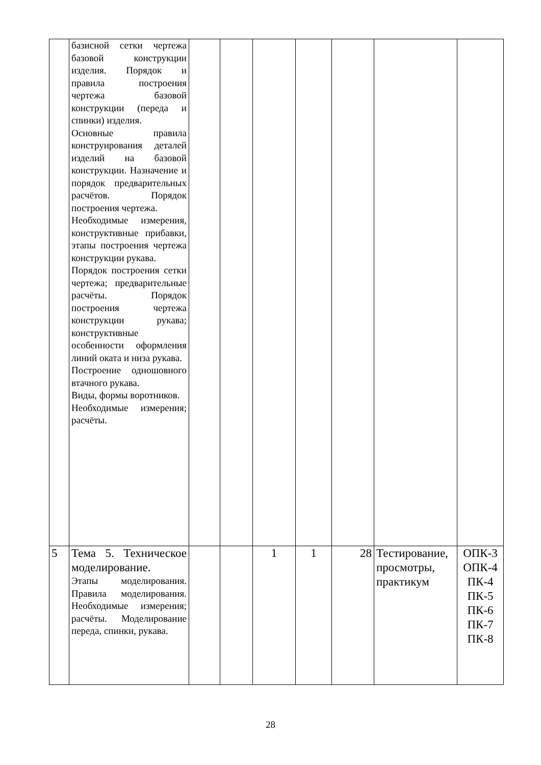| | базисной сетки чертежа базовой конструкции изделия. Порядок и правила построения чертежа базовой конструкции (переда и спинки) изделия. Основные правила конструирования деталей изделий на базовой конструкции. Назначение и порядок предварительных расчётов. Порядок построения чертежа. Необходимые измерения, конструктивные прибавки, этапы построения чертежа конструкции рукава. Порядок построения сетки чертежа; предварительные расчёты. Порядок построения чертежа конструкции рукава; конструктивные особенности оформления линий оката и низа рукава. Построение одношовного втачного рукава. Виды, формы воротников. Необходимые измерения; расчёты. | | | | | | | |
| 5 | Тема 5. Техническое моделирование. Этапы моделирования. Правила моделирования. Необходимые измерения; расчёты. Моделирование переда, спинки, рукава. | | | 1 | 1 | 28 | Тестирование, просмотры, практикум | ОПК-3 ОПК-4 ПК-4 ПК-5 ПК-6 ПК-7 ПК-8 |
28